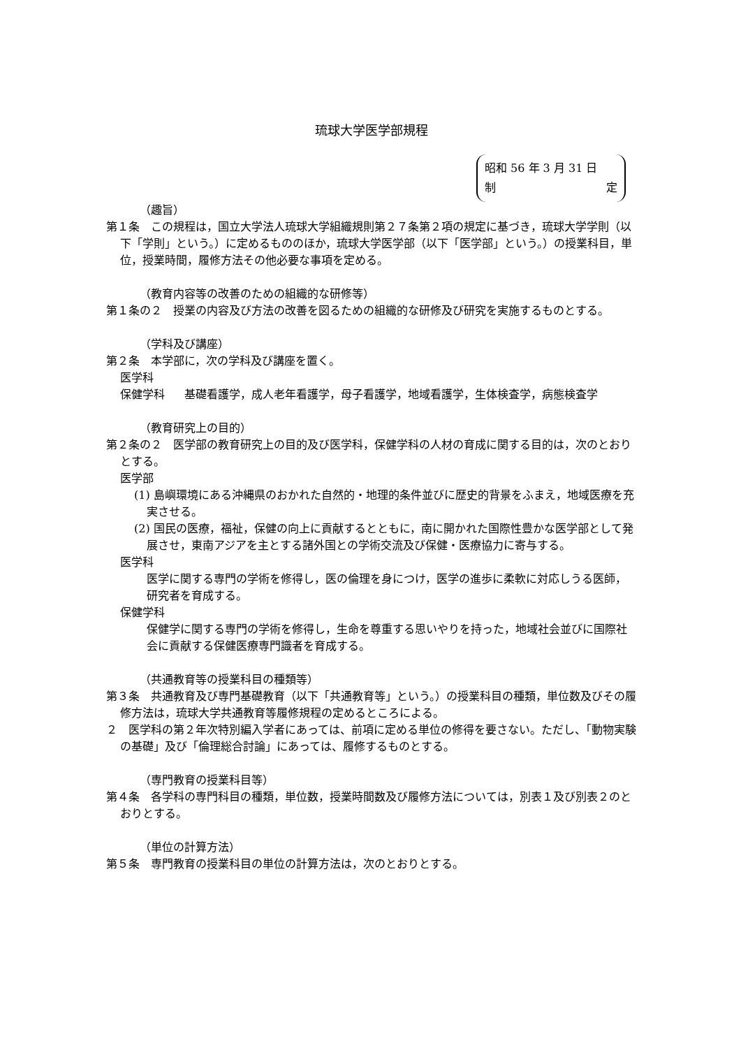琉球大学医学部規程
昭和 56 年 3 月 31 日
制 定
（趣旨）
第１条　この規程は，国立大学法人琉球大学組織規則第２７条第２項の規定に基づき，琉球大学学則（以下「学則」という。）に定めるもののほか，琉球大学医学部（以下「医学部」という。）の授業科目，単位，授業時間，履修方法その他必要な事項を定める。
（教育内容等の改善のための組織的な研修等）
第１条の２　授業の内容及び方法の改善を図るための組織的な研修及び研究を実施するものとする。
（学科及び講座）
第２条　本学部に，次の学科及び講座を置く。
医学科
保健学科 基礎看護学，成人老年看護学，母子看護学，地域看護学，生体検査学，病態検査学
（教育研究上の目的）
第２条の２　医学部の教育研究上の目的及び医学科，保健学科の人材の育成に関する目的は，次のとおりとする。
医学部
(1) 島嶼環境にある沖縄県のおかれた自然的・地理的条件並びに歴史的背景をふまえ，地域医療を充実させる。
(2) 国民の医療，福祉，保健の向上に貢献するとともに，南に開かれた国際性豊かな医学部として発展させ，東南アジアを主とする諸外国との学術交流及び保健・医療協力に寄与する。
医学科
医学に関する専門の学術を修得し，医の倫理を身につけ，医学の進歩に柔軟に対応しうる医師，研究者を育成する。
保健学科
保健学に関する専門の学術を修得し，生命を尊重する思いやりを持った，地域社会並びに国際社会に貢献する保健医療専門識者を育成する。
（共通教育等の授業科目の種類等）
第３条　共通教育及び専門基礎教育（以下「共通教育等」という。）の授業科目の種類，単位数及びその履修方法は，琉球大学共通教育等履修規程の定めるところによる。
２　医学科の第２年次特別編入学者にあっては、前項に定める単位の修得を要さない。ただし、「動物実験の基礎」及び「倫理総合討論」にあっては、履修するものとする。
（専門教育の授業科目等）
第４条　各学科の専門科目の種類，単位数，授業時間数及び履修方法については，別表１及び別表２のとおりとする。
（単位の計算方法）
第５条　専門教育の授業科目の単位の計算方法は，次のとおりとする。